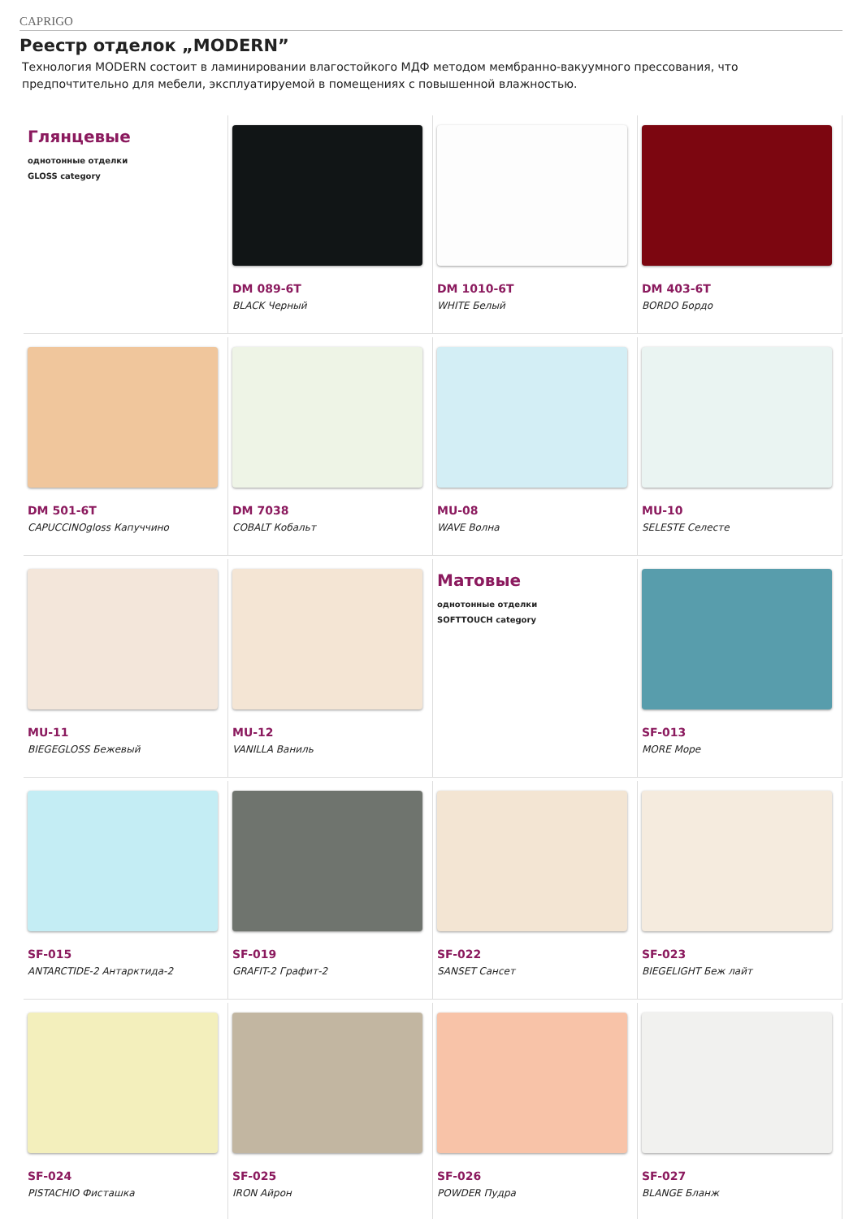CAPRIGO
Реестр отделок „MODERN”
Технология MODERN состоит в ламинировании влагостойкого МДФ методом мембранно-вакуумного прессования, что предпочтительно для мебели, эксплуатируемой в помещениях с повышенной влажностью.
Глянцевые
однотонные отделки
GLOSS category
DM 089-6T
BLACK Черный
DM 1010-6T
WHITE Белый
DM 403-6T
BORDO Бордо
DM 501-6T
CAPUCCINOgloss Капуччино
DM 7038
COBALT Кобальт
MU-08
WAVE Волна
MU-10
SELESTE Селесте
MU-11
BIEGEGLOSS Бежевый
MU-12
VANILLA Ваниль
Матовые
однотонные отделки
SOFTTOUCH category
SF-013
MORE Море
SF-015
ANTARCTIDE-2 Антарктида-2
SF-019
GRAFIT-2 Графит-2
SF-022
SANSET Сансет
SF-023
BIEGELIGHT Беж лайт
SF-024
PISTACHIO Фисташка
SF-025
IRON Айрон
SF-026
POWDER Пудра
SF-027
BLANGE Бланж